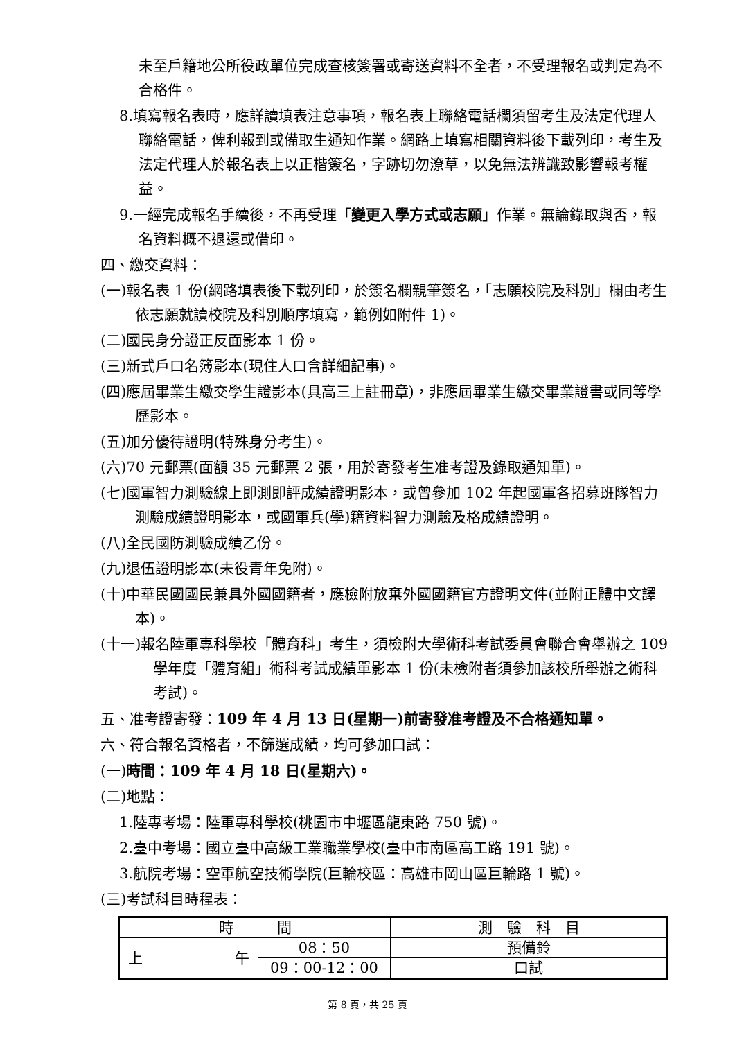未至戶籍地公所役政單位完成查核簽署或寄送資料不全者，不受理報名或判定為不合格件。
8.填寫報名表時，應詳讀填表注意事項，報名表上聯絡電話欄須留考生及法定代理人聯絡電話，俾利報到或備取生通知作業。網路上填寫相關資料後下載列印，考生及法定代理人於報名表上以正楷簽名，字跡切勿潦草，以免無法辨識致影響報考權益。
9.一經完成報名手續後，不再受理「變更入學方式或志願」作業。無論錄取與否，報名資料概不退還或借印。
四、繳交資料：
(一)報名表 1 份(網路填表後下載列印，於簽名欄親筆簽名，「志願校院及科別」欄由考生依志願就讀校院及科別順序填寫，範例如附件 1)。
(二)國民身分證正反面影本 1 份。
(三)新式戶口名簿影本(現住人口含詳細記事)。
(四)應屆畢業生繳交學生證影本(具高三上註冊章)，非應屆畢業生繳交畢業證書或同等學歷影本。
(五)加分優待證明(特殊身分考生)。
(六)70 元郵票(面額 35 元郵票 2 張，用於寄發考生准考證及錄取通知單)。
(七)國軍智力測驗線上即測即評成績證明影本，或曾參加 102 年起國軍各招募班隊智力測驗成績證明影本，或國軍兵(學)籍資料智力測驗及格成績證明。
(八)全民國防測驗成績乙份。
(九)退伍證明影本(未役青年免附)。
(十)中華民國國民兼具外國國籍者，應檢附放棄外國國籍官方證明文件(並附正體中文譯本)。
(十一)報名陸軍專科學校「體育科」考生，須檢附大學術科考試委員會聯合會舉辦之 109 學年度「體育組」術科考試成績單影本 1 份(未檢附者須參加該校所舉辦之術科考試)。
五、准考證寄發：109 年 4 月 13 日(星期一)前寄發准考證及不合格通知單。
六、符合報名資格者，不篩選成績，均可參加口試：
(一)時間：109 年 4 月 18 日(星期六)。
(二)地點：
1.陸專考場：陸軍專科學校(桃園市中壢區龍東路 750 號)。
2.臺中考場：國立臺中高級工業職業學校(臺中市南區高工路 191 號)。
3.航院考場：空軍航空技術學院(巨輪校區：高雄市岡山區巨輪路 1 號)。
(三)考試科目時程表：
| 時 間 | | 測 驗 科 目 |
| 上 午 | 08：50 | 預備鈴 |
| | 09：00-12：00 | 口試 |
第 8 頁，共 25 頁